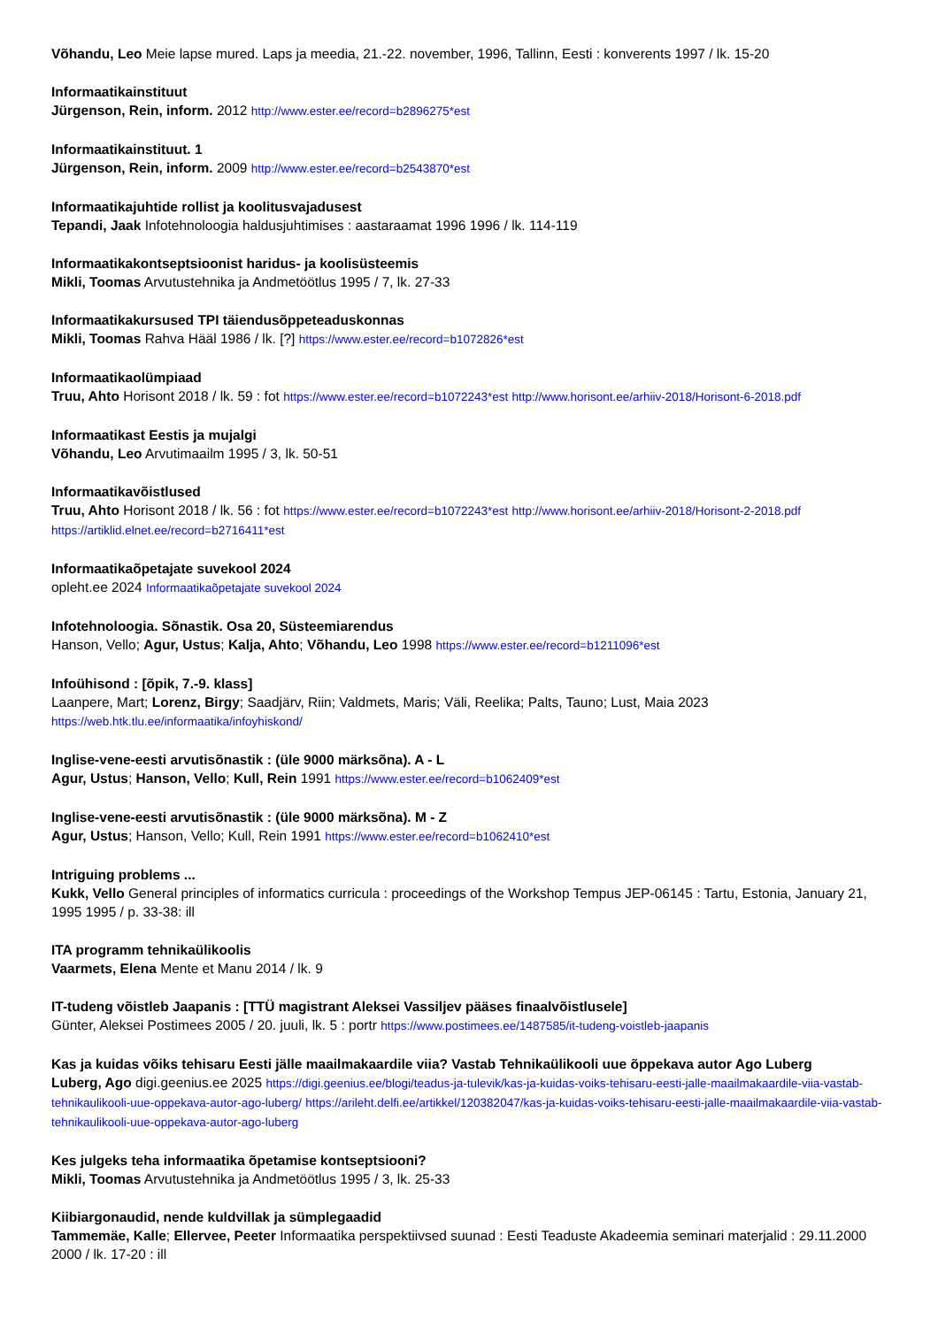Võhandu, Leo Meie lapse mured. Laps ja meedia, 21.-22. november, 1996, Tallinn, Eesti : konverents 1997 / lk. 15-20
Informaatikainstituut
Jürgenson, Rein, inform. 2012 http://www.ester.ee/record=b2896275*est
Informaatikainstituut. 1
Jürgenson, Rein, inform. 2009 http://www.ester.ee/record=b2543870*est
Informaatikajuhtide rollist ja koolitusvajadusest
Tepandi, Jaak Infotehnoloogia haldusjuhtimises : aastaraamat 1996 1996 / lk. 114-119
Informaatikakontseptsioonist haridus- ja koolisüsteemis
Mikli, Toomas Arvutustehnika ja Andmetöötlus 1995 / 7, lk. 27-33
Informaatikakursused TPI täiendusõppeteaduskonnas
Mikli, Toomas Rahva Hääl 1986 / lk. [?] https://www.ester.ee/record=b1072826*est
Informaatikaolümpiaad
Truu, Ahto Horisont 2018 / lk. 59 : fot https://www.ester.ee/record=b1072243*est http://www.horisont.ee/arhiiv-2018/Horisont-6-2018.pdf
Informaatikast Eestis ja mujalgi
Võhandu, Leo Arvutimaailm 1995 / 3, lk. 50-51
Informaatikavõistlused
Truu, Ahto Horisont 2018 / lk. 56 : fot https://www.ester.ee/record=b1072243*est http://www.horisont.ee/arhiiv-2018/Horisont-2-2018.pdf https://artiklid.elnet.ee/record=b2716411*est
Informaatikaõpetajate suvekool 2024
opleht.ee 2024 Informaatikaõpetajate suvekool 2024
Infotehnoloogia. Sõnastik. Osa 20, Süsteemiarendus
Hanson, Vello; Agur, Ustus; Kalja, Ahto; Võhandu, Leo 1998 https://www.ester.ee/record=b1211096*est
Infoühisond : [õpik, 7.-9. klass]
Laanpere, Mart; Lorenz, Birgy; Saadjärv, Riin; Valdmets, Maris; Väli, Reelika; Palts, Tauno; Lust, Maia 2023 https://web.htk.tlu.ee/informaatika/infoyhiskond/
Inglise-vene-eesti arvutisõnastik : (üle 9000 märksõna). A - L
Agur, Ustus; Hanson, Vello; Kull, Rein 1991 https://www.ester.ee/record=b1062409*est
Inglise-vene-eesti arvutisõnastik : (üle 9000 märksõna). M - Z
Agur, Ustus; Hanson, Vello; Kull, Rein 1991 https://www.ester.ee/record=b1062410*est
Intriguing problems ...
Kukk, Vello General principles of informatics curricula : proceedings of the Workshop Tempus JEP-06145 : Tartu, Estonia, January 21, 1995 1995 / p. 33-38: ill
ITA programm tehnikaülikoolis
Vaarmets, Elena Mente et Manu 2014 / lk. 9
IT-tudeng võistleb Jaapanis : [TTÜ magistrant Aleksei Vassiljev pääses finaalvõistlusele]
Günter, Aleksei Postimees 2005 / 20. juuli, lk. 5 : portr https://www.postimees.ee/1487585/it-tudeng-voistleb-jaapanis
Kas ja kuidas võiks tehisaru Eesti jälle maailmakaardile viia? Vastab Tehnikaülikooli uue õppekava autor Ago Luberg
Luberg, Ago digi.geenius.ee 2025 https://digi.geenius.ee/blogi/teadus-ja-tulevik/kas-ja-kuidas-voiks-tehisaru-eesti-jalle-maailmakaardile-viia-vastab-tehnikaulikooli-uue-oppekava-autor-ago-luberg/ https://arileht.delfi.ee/artikkel/120382047/kas-ja-kuidas-voiks-tehisaru-eesti-jalle-maailmakaardile-viia-vastab-tehnikaulikooli-uue-oppekava-autor-ago-luberg
Kes julgeks teha informaatika õpetamise kontseptsiooni?
Mikli, Toomas Arvutustehnika ja Andmetöötlus 1995 / 3, lk. 25-33
Kiibiargonaudid, nende kuldvillak ja sümplegaadid
Tammemäe, Kalle; Ellervee, Peeter Informaatika perspektiivsed suunad : Eesti Teaduste Akadeemia seminari materjalid : 29.11.2000 2000 / lk. 17-20 : ill